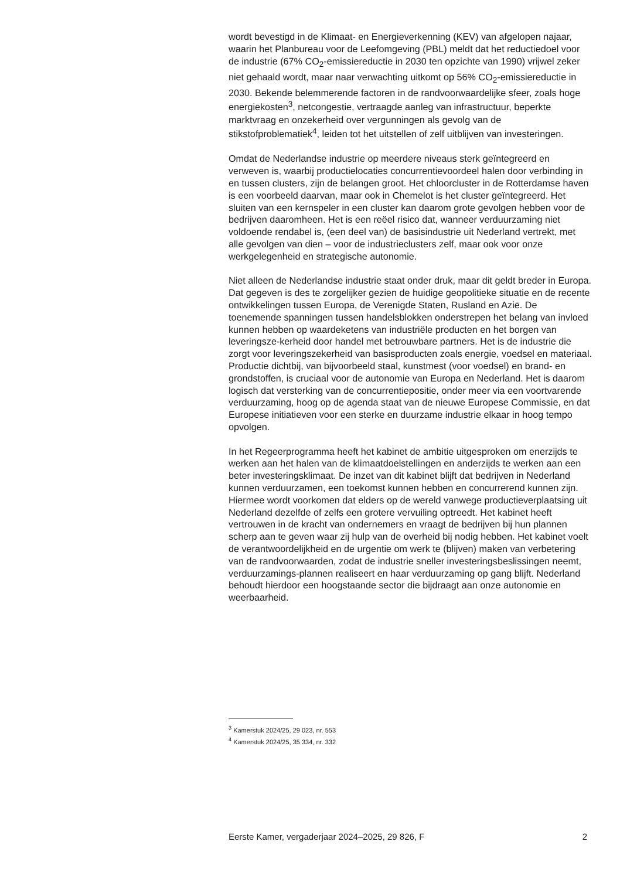wordt bevestigd in de Klimaat- en Energieverkenning (KEV) van afgelopen najaar, waarin het Planbureau voor de Leefomgeving (PBL) meldt dat het reductiedoel voor de industrie (67% CO<sub>2</sub>-emissiereductie in 2030 ten opzichte van 1990) vrijwel zeker niet gehaald wordt, maar naar verwachting uitkomt op 56% CO<sub>2</sub>-emissiereductie in 2030. Bekende belemmerende factoren in de randvoorwaardelijke sfeer, zoals hoge energiekosten<sup>3</sup>, netcongestie, vertraagde aanleg van infrastructuur, beperkte marktvraag en onzekerheid over vergunningen als gevolg van de stikstofproblematiek<sup>4</sup>, leiden tot het uitstellen of zelf uitblijven van investeringen.
Omdat de Nederlandse industrie op meerdere niveaus sterk geïntegreerd en verweven is, waarbij productielocaties concurrentievoordeel halen door verbinding in en tussen clusters, zijn de belangen groot. Het chloorcluster in de Rotterdamse haven is een voorbeeld daarvan, maar ook in Chemelot is het cluster geïntegreerd. Het sluiten van een kernspeler in een cluster kan daarom grote gevolgen hebben voor de bedrijven daaromheen. Het is een reëel risico dat, wanneer verduurzaming niet voldoende rendabel is, (een deel van) de basisindustrie uit Nederland vertrekt, met alle gevolgen van dien – voor de industrieclusters zelf, maar ook voor onze werkgelegenheid en strategische autonomie.
Niet alleen de Nederlandse industrie staat onder druk, maar dit geldt breder in Europa. Dat gegeven is des te zorgelijker gezien de huidige geopolitieke situatie en de recente ontwikkelingen tussen Europa, de Verenigde Staten, Rusland en Azië. De toenemende spanningen tussen handelsblokken onderstrepen het belang van invloed kunnen hebben op waardeketens van industriële producten en het borgen van leveringsze-kerheid door handel met betrouwbare partners. Het is de industrie die zorgt voor leveringszekerheid van basisproducten zoals energie, voedsel en materiaal. Productie dichtbij, van bijvoorbeeld staal, kunstmest (voor voedsel) en brand- en grondstoffen, is cruciaal voor de autonomie van Europa en Nederland. Het is daarom logisch dat versterking van de concurrentiepositie, onder meer via een voortvarende verduurzaming, hoog op de agenda staat van de nieuwe Europese Commissie, en dat Europese initiatieven voor een sterke en duurzame industrie elkaar in hoog tempo opvolgen.
In het Regeerprogramma heeft het kabinet de ambitie uitgesproken om enerzijds te werken aan het halen van de klimaatdoelstellingen en anderzijds te werken aan een beter investeringsklimaat. De inzet van dit kabinet blijft dat bedrijven in Nederland kunnen verduurzamen, een toekomst kunnen hebben en concurrerend kunnen zijn. Hiermee wordt voorkomen dat elders op de wereld vanwege productieverplaatsing uit Nederland dezelfde of zelfs een grotere vervuiling optreedt. Het kabinet heeft vertrouwen in de kracht van ondernemers en vraagt de bedrijven bij hun plannen scherp aan te geven waar zij hulp van de overheid bij nodig hebben. Het kabinet voelt de verantwoordelijkheid en de urgentie om werk te (blijven) maken van verbetering van de randvoorwaarden, zodat de industrie sneller investeringsbeslissingen neemt, verduurzamings-plannen realiseert en haar verduurzaming op gang blijft. Nederland behoudt hierdoor een hoogstaande sector die bijdraagt aan onze autonomie en weerbaarheid.
<sup>3</sup> Kamerstuk 2024/25, 29 023, nr. 553
<sup>4</sup> Kamerstuk 2024/25, 35 334, nr. 332
Eerste Kamer, vergaderjaar 2024–2025, 29 826, F 2